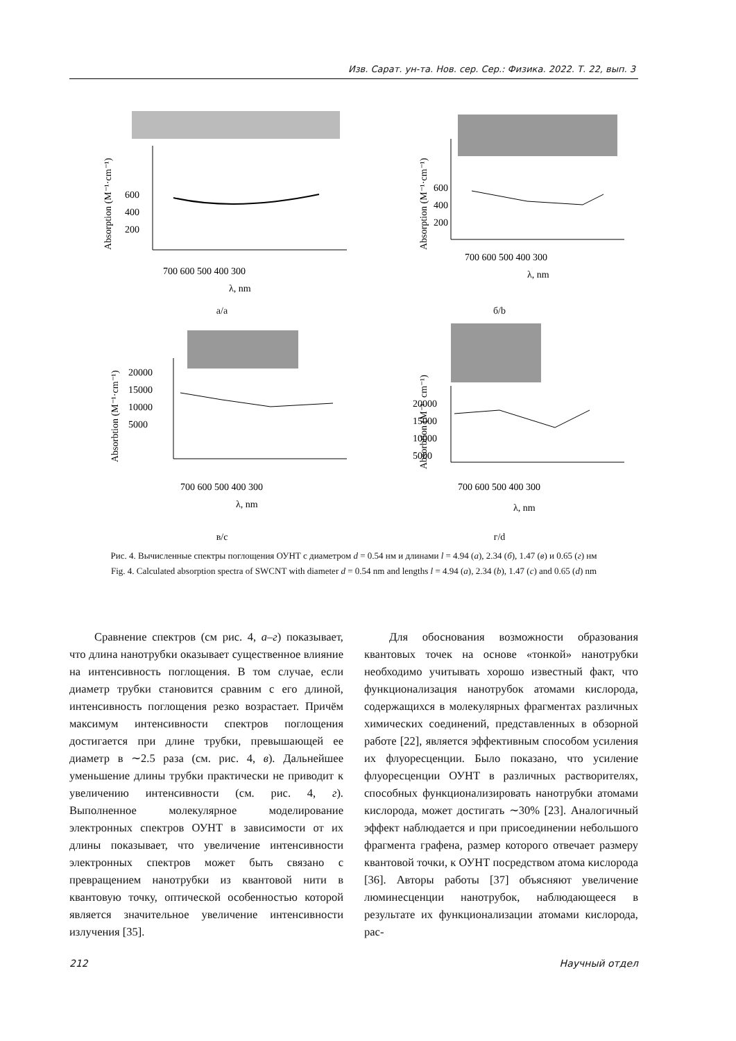Изв. Сарат. ун-та. Нов. сер. Сер.: Физика. 2022. Т. 22, вып. 3
Absorption (M⁻¹·cm⁻¹)
600
400
200
700 600 500 400 300
λ, nm
а/a
Absorption (M⁻¹·cm⁻¹)
600
400
200
700 600 500 400 300
λ, nm
б/b
Absorbtion (M⁻¹·cm⁻¹)
20000
15000
10000
5000
700 600 500 400 300
λ, nm
в/c
Absorbtion (M⁻¹· cm⁻¹)
20000
15000
10000
5000
700 600 500 400 300
λ, nm
г/d
Рис. 4. Вычисленные спектры поглощения ОУНТ с диаметром d = 0.54 нм и длинами l = 4.94 (а), 2.34 (б), 1.47 (в) и 0.65 (г) нм
Fig. 4. Calculated absorption spectra of SWCNT with diameter d = 0.54 nm and lengths l = 4.94 (a), 2.34 (b), 1.47 (c) and 0.65 (d) nm
Сравнение спектров (см рис. 4, а–г) показывает, что длина нанотрубки оказывает существенное влияние на интенсивность поглощения. В том случае, если диаметр трубки становится сравним с его длиной, интенсивность поглощения резко возрастает. Причём максимум интенсивности спектров поглощения достигается при длине трубки, превышающей ее диаметр в ∼2.5 раза (см. рис. 4, в). Дальнейшее уменьшение длины трубки практически не приводит к увеличению интенсивности (см. рис. 4, г). Выполненное молекулярное моделирование электронных спектров ОУНТ в зависимости от их длины показывает, что увеличение интенсивности электронных спектров может быть связано с превращением нанотрубки из квантовой нити в квантовую точку, оптической особенностью которой является значительное увеличение интенсивности излучения [35].
Для обоснования возможности образования квантовых точек на основе «тонкой» нанотрубки необходимо учитывать хорошо известный факт, что функционализация нанотрубок атомами кислорода, содержащихся в молекулярных фрагментах различных химических соединений, представленных в обзорной работе [22], является эффективным способом усиления их флуоресценции. Было показано, что усиление флуоресценции ОУНТ в различных растворителях, способных функционализировать нанотрубки атомами кислорода, может достигать ∼30% [23]. Аналогичный эффект наблюдается и при присоединении небольшого фрагмента графена, размер которого отвечает размеру квантовой точки, к ОУНТ посредством атома кислорода [36]. Авторы работы [37] объясняют увеличение люминесценции нанотрубок, наблюдающееся в результате их функционализации атомами кислорода, рас-
212 Научный отдел